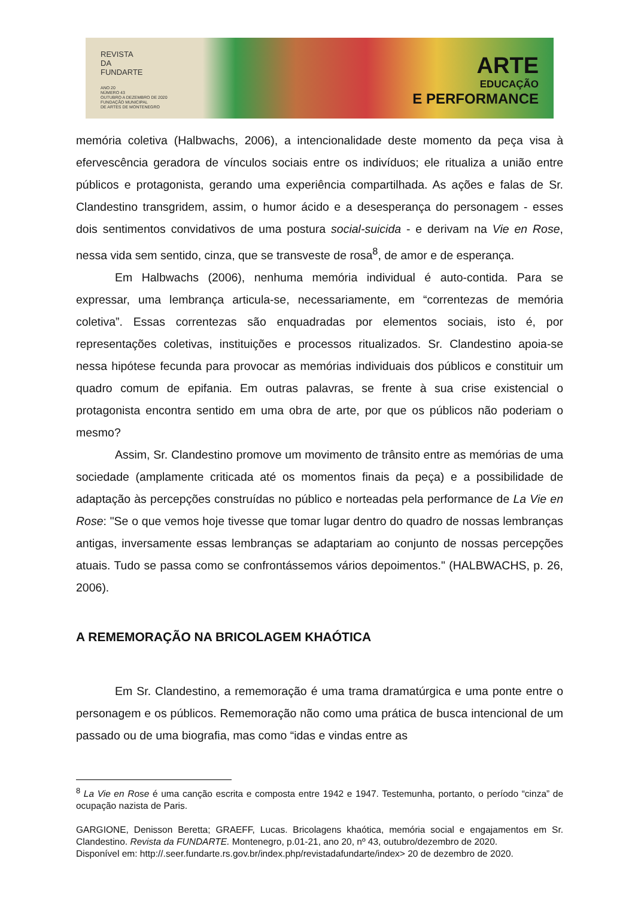REVISTA
DA
FUNDARTE
ANO 20
NÚMERO 43
OUTUBRO A DEZEMBRO DE 2020
FUNDAÇÃO MUNICIPAL
DE ARTES DE MONTENEGRO
ARTE
EDUCAÇÃO
E PERFORMANCE
memória coletiva (Halbwachs, 2006), a intencionalidade deste momento da peça visa à efervescência geradora de vínculos sociais entre os indivíduos; ele ritualiza a união entre públicos e protagonista, gerando uma experiência compartilhada. As ações e falas de Sr. Clandestino transgridem, assim, o humor ácido e a desesperança do personagem - esses dois sentimentos convidativos de uma postura social-suicida - e derivam na Vie en Rose, nessa vida sem sentido, cinza, que se transveste de rosa<sup>8</sup>, de amor e de esperança.
Em Halbwachs (2006), nenhuma memória individual é auto-contida. Para se expressar, uma lembrança articula-se, necessariamente, em “correntezas de memória coletiva”. Essas correntezas são enquadradas por elementos sociais, isto é, por representações coletivas, instituições e processos ritualizados. Sr. Clandestino apoia-se nessa hipótese fecunda para provocar as memórias individuais dos públicos e constituir um quadro comum de epifania. Em outras palavras, se frente à sua crise existencial o protagonista encontra sentido em uma obra de arte, por que os públicos não poderiam o mesmo?
Assim, Sr. Clandestino promove um movimento de trânsito entre as memórias de uma sociedade (amplamente criticada até os momentos finais da peça) e a possibilidade de adaptação às percepções construídas no público e norteadas pela performance de La Vie en Rose: "Se o que vemos hoje tivesse que tomar lugar dentro do quadro de nossas lembranças antigas, inversamente essas lembranças se adaptariam ao conjunto de nossas percepções atuais. Tudo se passa como se confrontássemos vários depoimentos." (HALBWACHS, p. 26, 2006).
A REMEMORAÇÃO NA BRICOLAGEM KHAÓTICA
Em Sr. Clandestino, a rememoração é uma trama dramatúrgica e uma ponte entre o personagem e os públicos. Rememoração não como uma prática de busca intencional de um passado ou de uma biografia, mas como “idas e vindas entre as
<sup>8</sup> La Vie en Rose é uma canção escrita e composta entre 1942 e 1947. Testemunha, portanto, o período “cinza” de ocupação nazista de Paris.
GARGIONE, Denisson Beretta; GRAEFF, Lucas. Bricolagens khaótica, memória social e engajamentos em Sr. Clandestino. Revista da FUNDARTE. Montenegro, p.01-21, ano 20, nº 43, outubro/dezembro de 2020.
Disponível em: http://.seer.fundarte.rs.gov.br/index.php/revistadafundarte/index> 20 de dezembro de 2020.